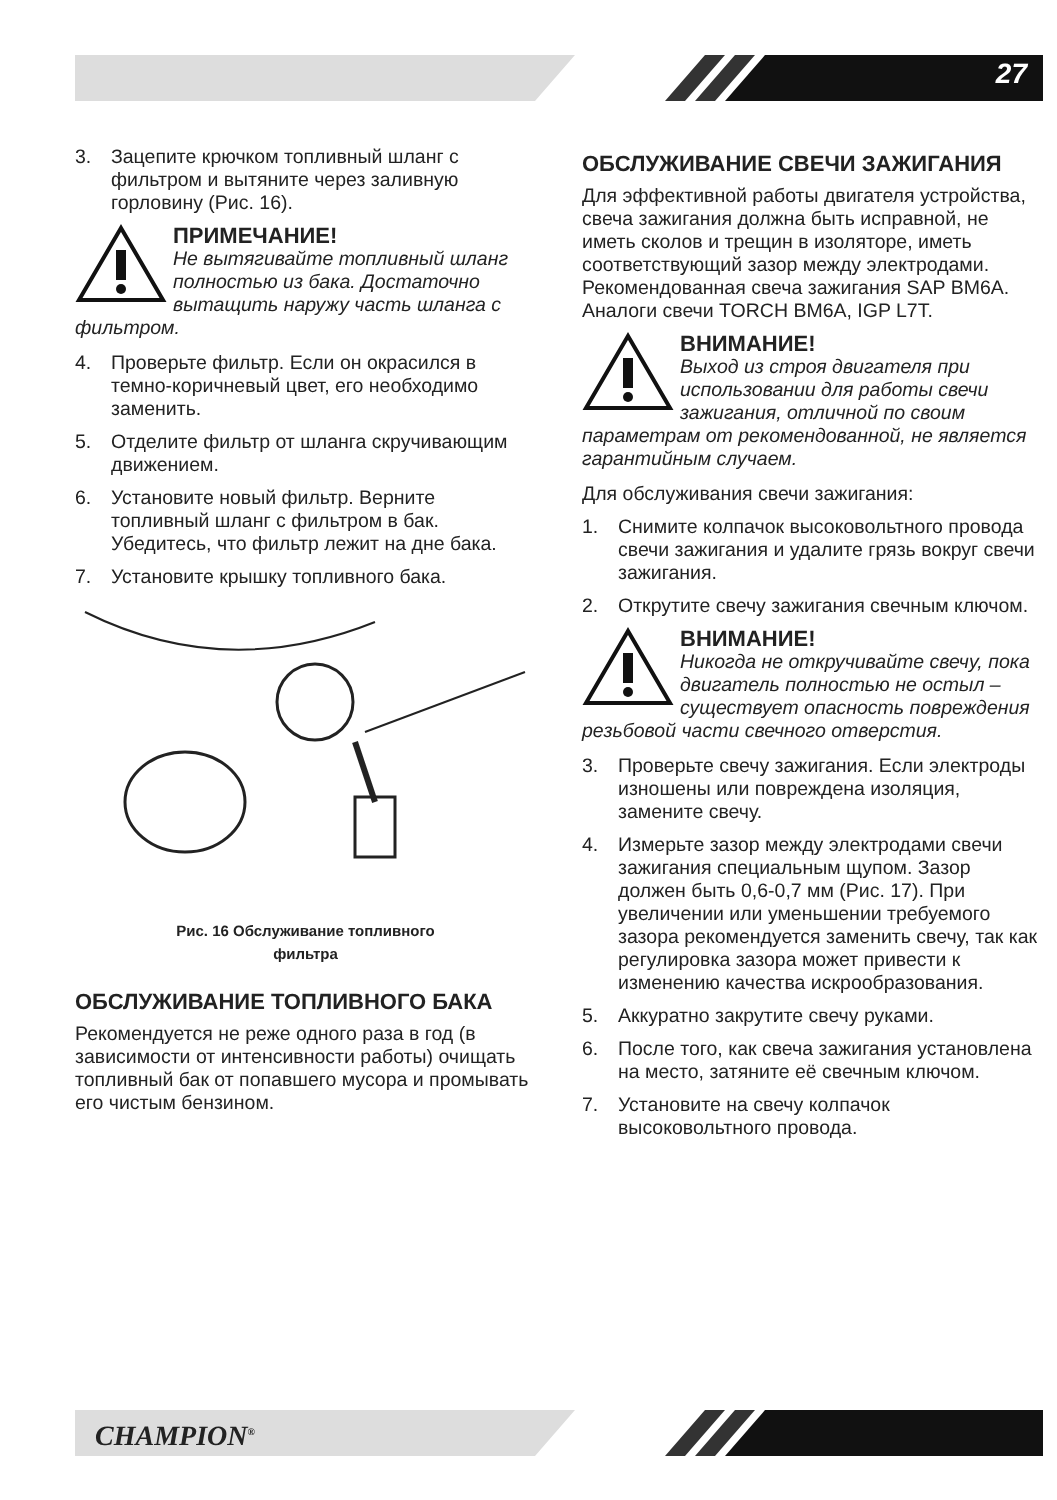27
3. Зацепите крючком топливный шланг с фильтром и вытяните через заливную горловину (Рис. 16).
ПРИМЕЧАНИЕ!
Не вытягивайте топливный шланг полностью из бака. Достаточно вытащить наружу часть шланга с фильтром.
4. Проверьте фильтр. Если он окрасился в темно-коричневый цвет, его необходимо заменить.
5. Отделите фильтр от шланга скручивающим движением.
6. Установите новый фильтр. Верните топливный шланг с фильтром в бак. Убедитесь, что фильтр лежит на дне бака.
7. Установите крышку топливного бака.
Рис. 16 Обслуживание топливного
фильтра
ОБСЛУЖИВАНИЕ ТОПЛИВНОГО БАКА
Рекомендуется не реже одного раза в год (в зависимости от интенсивности работы) очищать топливный бак от попавшего мусора и промывать его чистым бензином.
ОБСЛУЖИВАНИЕ СВЕЧИ ЗАЖИГАНИЯ
Для эффективной работы двигателя устройства, свеча зажигания должна быть исправной, не иметь сколов и трещин в изоляторе, иметь соответствующий зазор между электродами. Рекомендованная свеча зажигания SAP BM6A. Аналоги свечи TORCH BM6A, IGP L7T.
ВНИМАНИЕ!
Выход из строя двигателя при использовании для работы свечи зажигания, отличной по своим параметрам от рекомендованной, не является гарантийным случаем.
Для обслуживания свечи зажигания:
1. Снимите колпачок высоковольтного провода свечи зажигания и удалите грязь вокруг свечи зажигания.
2. Открутите свечу зажигания свечным ключом.
ВНИМАНИЕ!
Никогда не откручивайте свечу, пока двигатель полностью не остыл – существует опасность повреждения резьбовой части свечного отверстия.
3. Проверьте свечу зажигания. Если электроды изношены или повреждена изоляция, замените свечу.
4. Измерьте зазор между электродами свечи зажигания специальным щупом. Зазор должен быть 0,6-0,7 мм (Рис. 17). При увеличении или уменьшении требуемого зазора рекомендуется заменить свечу, так как регулировка зазора может привести к изменению качества искрообразования.
5. Аккуратно закрутите свечу руками.
6. После того, как свеча зажигания установлена на место, затяните её свечным ключом.
7. Установите на свечу колпачок высоковольтного провода.
CHAMPION<sup>®</sup>